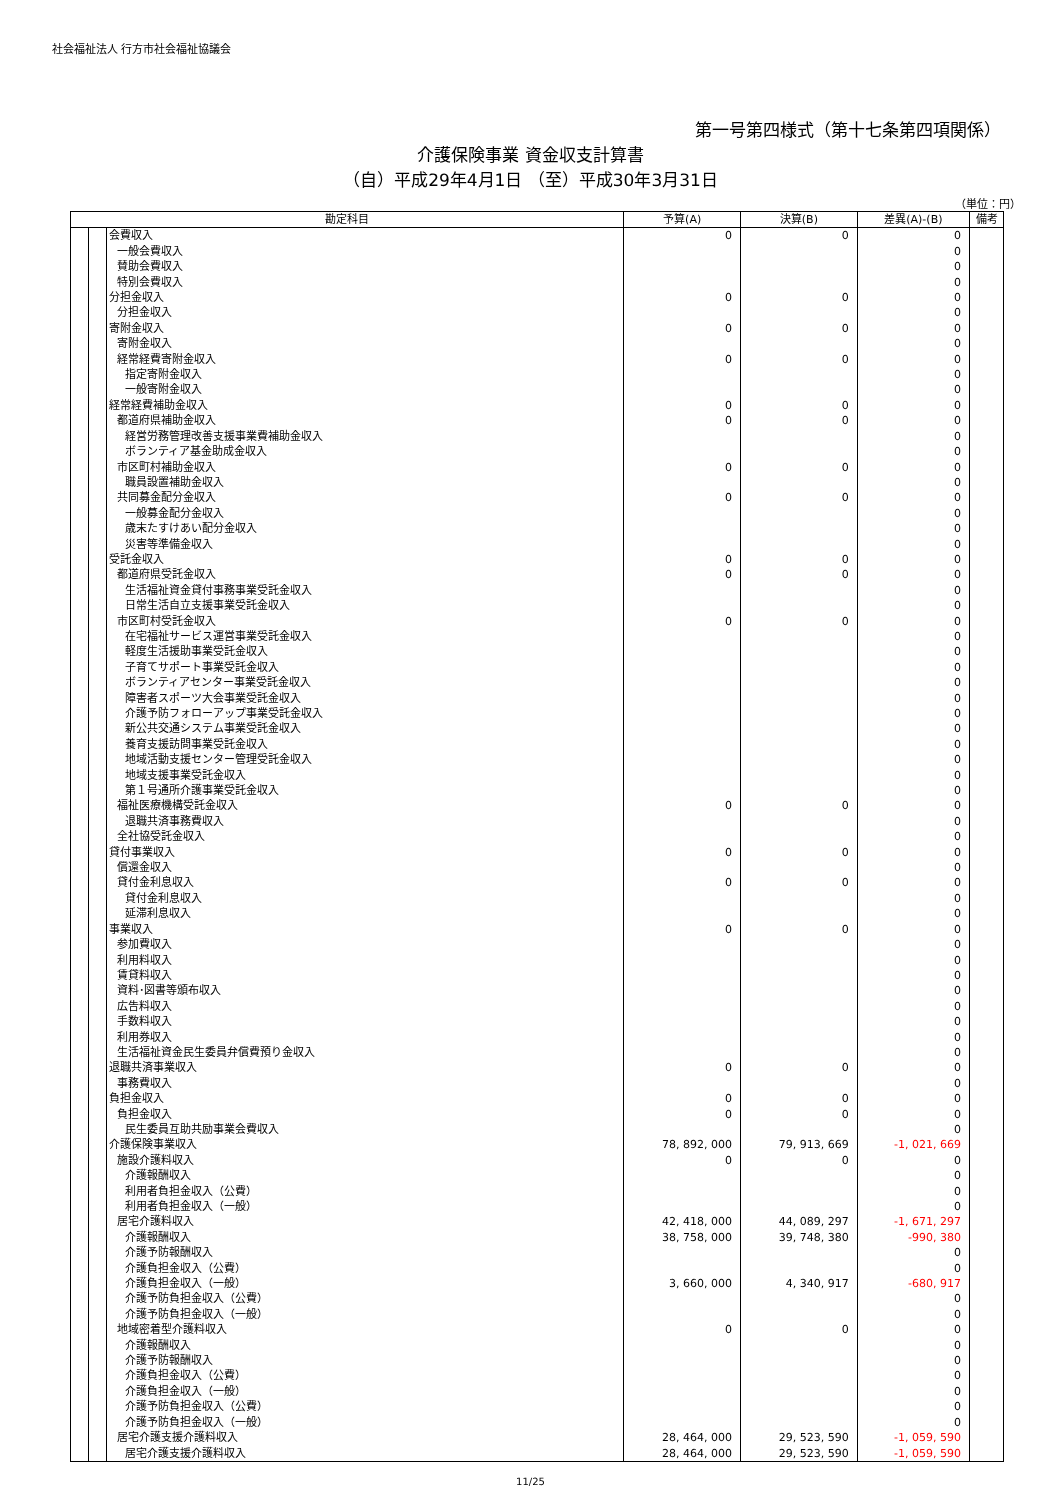社会福祉法人 行方市社会福祉協議会
第一号第四様式（第十七条第四項関係）
介護保険事業 資金収支計算書
（自）平成29年4月1日 （至）平成30年3月31日
（単位：円）
| 勘定科目 | | | 予算(A) | 決算(B) | 差異(A)-(B) | 備考 |
| --- | --- | --- | --- | --- | --- | --- |
| | | 会費収入 | 0 | 0 | 0 | |
| | | 一般会費収入 | | | 0 | |
| | | 賛助会費収入 | | | 0 | |
| | | 特別会費収入 | | | 0 | |
| | | 分担金収入 | 0 | 0 | 0 | |
| | | 分担金収入 | | | 0 | |
| | | 寄附金収入 | 0 | 0 | 0 | |
| | | 寄附金収入 | | | 0 | |
| | | 経常経費寄附金収入 | 0 | 0 | 0 | |
| | | 指定寄附金収入 | | | 0 | |
| | | 一般寄附金収入 | | | 0 | |
| | | 経常経費補助金収入 | 0 | 0 | 0 | |
| | | 都道府県補助金収入 | 0 | 0 | 0 | |
| | | 経営労務管理改善支援事業費補助金収入 | | | 0 | |
| | | ボランティア基金助成金収入 | | | 0 | |
| | | 市区町村補助金収入 | 0 | 0 | 0 | |
| | | 職員設置補助金収入 | | | 0 | |
| | | 共同募金配分金収入 | 0 | 0 | 0 | |
| | | 一般募金配分金収入 | | | 0 | |
| | | 歳末たすけあい配分金収入 | | | 0 | |
| | | 災害等準備金収入 | | | 0 | |
| | | 受託金収入 | 0 | 0 | 0 | |
| | | 都道府県受託金収入 | 0 | 0 | 0 | |
| | | 生活福祉資金貸付事務事業受託金収入 | | | 0 | |
| | | 日常生活自立支援事業受託金収入 | | | 0 | |
| | | 市区町村受託金収入 | 0 | 0 | 0 | |
| | | 在宅福祉サービス運営事業受託金収入 | | | 0 | |
| | | 軽度生活援助事業受託金収入 | | | 0 | |
| | | 子育てサポート事業受託金収入 | | | 0 | |
| | | ボランティアセンター事業受託金収入 | | | 0 | |
| | | 障害者スポーツ大会事業受託金収入 | | | 0 | |
| | | 介護予防フォローアップ事業受託金収入 | | | 0 | |
| | | 新公共交通システム事業受託金収入 | | | 0 | |
| | | 養育支援訪問事業受託金収入 | | | 0 | |
| | | 地域活動支援センター管理受託金収入 | | | 0 | |
| | | 地域支援事業受託金収入 | | | 0 | |
| | | 第１号通所介護事業受託金収入 | | | 0 | |
| | | 福祉医療機構受託金収入 | 0 | 0 | 0 | |
| | | 退職共済事務費収入 | | | 0 | |
| | | 全社協受託金収入 | | | 0 | |
| | | 貸付事業収入 | 0 | 0 | 0 | |
| | | 償還金収入 | | | 0 | |
| | | 貸付金利息収入 | 0 | 0 | 0 | |
| | | 貸付金利息収入 | | | 0 | |
| | | 延滞利息収入 | | | 0 | |
| | | 事業収入 | 0 | 0 | 0 | |
| | | 参加費収入 | | | 0 | |
| | | 利用料収入 | | | 0 | |
| | | 賃貸料収入 | | | 0 | |
| | | 資料･図書等頒布収入 | | | 0 | |
| | | 広告料収入 | | | 0 | |
| | | 手数料収入 | | | 0 | |
| | | 利用券収入 | | | 0 | |
| | | 生活福祉資金民生委員弁償費預り金収入 | | | 0 | |
| | | 退職共済事業収入 | 0 | 0 | 0 | |
| | | 事務費収入 | | | 0 | |
| | | 負担金収入 | 0 | 0 | 0 | |
| | | 負担金収入 | 0 | 0 | 0 | |
| | | 民生委員互助共励事業会費収入 | | | 0 | |
| | | 介護保険事業収入 | 78, 892, 000 | 79, 913, 669 | -1, 021, 669 | |
| | | 施設介護料収入 | 0 | 0 | 0 | |
| | | 介護報酬収入 | | | 0 | |
| | | 利用者負担金収入（公費） | | | 0 | |
| | | 利用者負担金収入（一般） | | | 0 | |
| | | 居宅介護料収入 | 42, 418, 000 | 44, 089, 297 | -1, 671, 297 | |
| | | 介護報酬収入 | 38, 758, 000 | 39, 748, 380 | -990, 380 | |
| | | 介護予防報酬収入 | | | 0 | |
| | | 介護負担金収入（公費） | | | 0 | |
| | | 介護負担金収入（一般） | 3, 660, 000 | 4, 340, 917 | -680, 917 | |
| | | 介護予防負担金収入（公費） | | | 0 | |
| | | 介護予防負担金収入（一般） | | | 0 | |
| | | 地域密着型介護料収入 | 0 | 0 | 0 | |
| | | 介護報酬収入 | | | 0 | |
| | | 介護予防報酬収入 | | | 0 | |
| | | 介護負担金収入（公費） | | | 0 | |
| | | 介護負担金収入（一般） | | | 0 | |
| | | 介護予防負担金収入（公費） | | | 0 | |
| | | 介護予防負担金収入（一般） | | | 0 | |
| | | 居宅介護支援介護料収入 | 28, 464, 000 | 29, 523, 590 | -1, 059, 590 | |
| | | 居宅介護支援介護料収入 | 28, 464, 000 | 29, 523, 590 | -1, 059, 590 | |
11/25